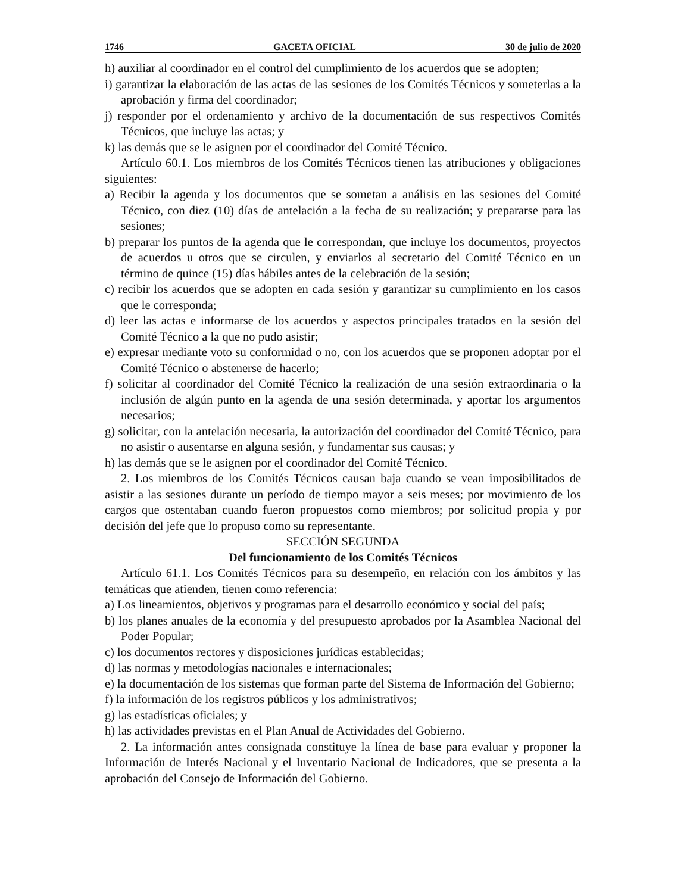1746 GACETA OFICIAL 30 de julio de 2020
h) auxiliar al coordinador en el control del cumplimiento de los acuerdos que se adopten;
i) garantizar la elaboración de las actas de las sesiones de los Comités Técnicos y someterlas a la aprobación y firma del coordinador;
j) responder por el ordenamiento y archivo de la documentación de sus respectivos Comités Técnicos, que incluye las actas; y
k) las demás que se le asignen por el coordinador del Comité Técnico.
Artículo 60.1. Los miembros de los Comités Técnicos tienen las atribuciones y obligaciones siguientes:
a) Recibir la agenda y los documentos que se sometan a análisis en las sesiones del Comité Técnico, con diez (10) días de antelación a la fecha de su realización; y prepararse para las sesiones;
b) preparar los puntos de la agenda que le correspondan, que incluye los documentos, proyectos de acuerdos u otros que se circulen, y enviarlos al secretario del Comité Técnico en un término de quince (15) días hábiles antes de la celebración de la sesión;
c) recibir los acuerdos que se adopten en cada sesión y garantizar su cumplimiento en los casos que le corresponda;
d) leer las actas e informarse de los acuerdos y aspectos principales tratados en la sesión del Comité Técnico a la que no pudo asistir;
e) expresar mediante voto su conformidad o no, con los acuerdos que se proponen adoptar por el Comité Técnico o abstenerse de hacerlo;
f) solicitar al coordinador del Comité Técnico la realización de una sesión extraordinaria o la inclusión de algún punto en la agenda de una sesión determinada, y aportar los argumentos necesarios;
g) solicitar, con la antelación necesaria, la autorización del coordinador del Comité Técnico, para no asistir o ausentarse en alguna sesión, y fundamentar sus causas; y
h) las demás que se le asignen por el coordinador del Comité Técnico.
2. Los miembros de los Comités Técnicos causan baja cuando se vean imposibilitados de asistir a las sesiones durante un período de tiempo mayor a seis meses; por movimiento de los cargos que ostentaban cuando fueron propuestos como miembros; por solicitud propia y por decisión del jefe que lo propuso como su representante.
SECCIÓN SEGUNDA
Del funcionamiento de los Comités Técnicos
Artículo 61.1. Los Comités Técnicos para su desempeño, en relación con los ámbitos y las temáticas que atienden, tienen como referencia:
a) Los lineamientos, objetivos y programas para el desarrollo económico y social del país;
b) los planes anuales de la economía y del presupuesto aprobados por la Asamblea Nacional del Poder Popular;
c) los documentos rectores y disposiciones jurídicas establecidas;
d) las normas y metodologías nacionales e internacionales;
e) la documentación de los sistemas que forman parte del Sistema de Información del Gobierno;
f) la información de los registros públicos y los administrativos;
g) las estadísticas oficiales; y
h) las actividades previstas en el Plan Anual de Actividades del Gobierno.
2. La información antes consignada constituye la línea de base para evaluar y proponer la Información de Interés Nacional y el Inventario Nacional de Indicadores, que se presenta a la aprobación del Consejo de Información del Gobierno.